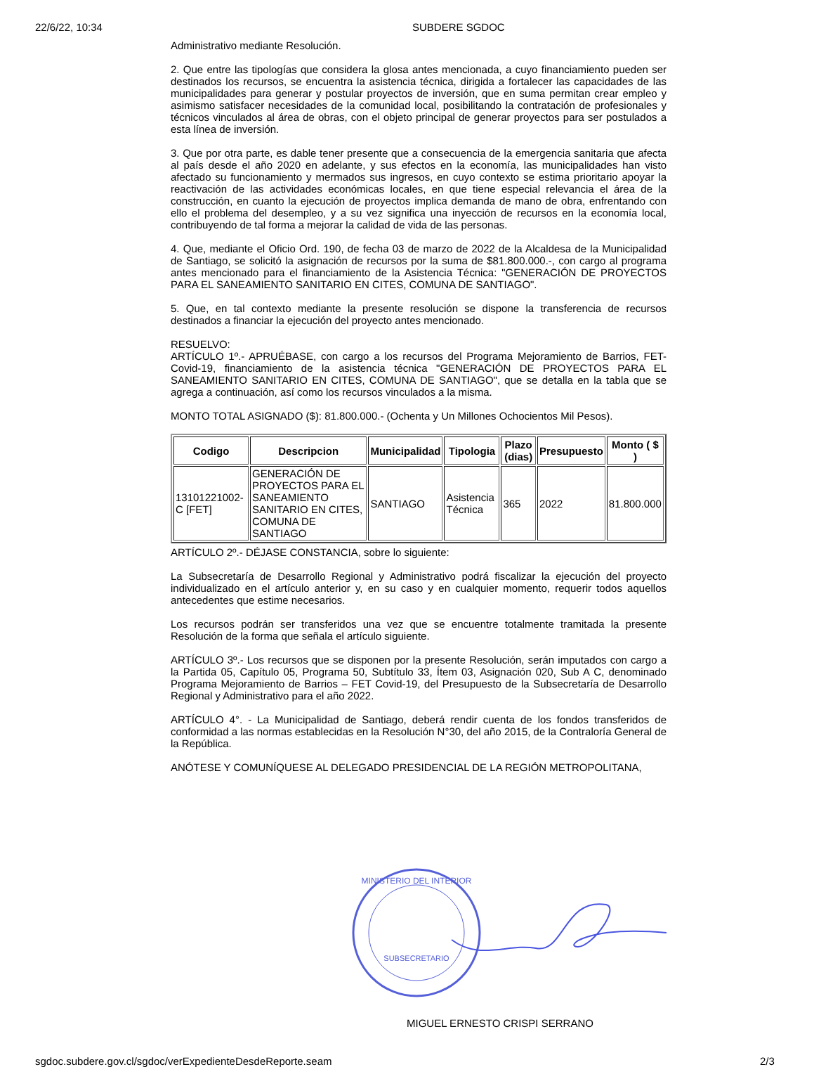22/6/22, 10:34 SUBDERE SGDOC
Administrativo mediante Resolución.
2. Que entre las tipologías que considera la glosa antes mencionada, a cuyo financiamiento pueden ser destinados los recursos, se encuentra la asistencia técnica, dirigida a fortalecer las capacidades de las municipalidades para generar y postular proyectos de inversión, que en suma permitan crear empleo y asimismo satisfacer necesidades de la comunidad local, posibilitando la contratación de profesionales y técnicos vinculados al área de obras, con el objeto principal de generar proyectos para ser postulados a esta línea de inversión.
3. Que por otra parte, es dable tener presente que a consecuencia de la emergencia sanitaria que afecta al país desde el año 2020 en adelante, y sus efectos en la economía, las municipalidades han visto afectado su funcionamiento y mermados sus ingresos, en cuyo contexto se estima prioritario apoyar la reactivación de las actividades económicas locales, en que tiene especial relevancia el área de la construcción, en cuanto la ejecución de proyectos implica demanda de mano de obra, enfrentando con ello el problema del desempleo, y a su vez significa una inyección de recursos en la economía local, contribuyendo de tal forma a mejorar la calidad de vida de las personas.
4. Que, mediante el Oficio Ord. 190, de fecha 03 de marzo de 2022 de la Alcaldesa de la Municipalidad de Santiago, se solicitó la asignación de recursos por la suma de $81.800.000.-, con cargo al programa antes mencionado para el financiamiento de la Asistencia Técnica: "GENERACIÓN DE PROYECTOS PARA EL SANEAMIENTO SANITARIO EN CITES, COMUNA DE SANTIAGO".
5. Que, en tal contexto mediante la presente resolución se dispone la transferencia de recursos destinados a financiar la ejecución del proyecto antes mencionado.
RESUELVO:
ARTÍCULO 1º.- APRUÉBASE, con cargo a los recursos del Programa Mejoramiento de Barrios, FET-Covid-19, financiamiento de la asistencia técnica "GENERACIÓN DE PROYECTOS PARA EL SANEAMIENTO SANITARIO EN CITES, COMUNA DE SANTIAGO", que se detalla en la tabla que se agrega a continuación, así como los recursos vinculados a la misma.
MONTO TOTAL ASIGNADO ($): 81.800.000.- (Ochenta y Un Millones Ochocientos Mil Pesos).
| Codigo | Descripcion | Municipalidad | Tipologia | Plazo (dias) | Presupuesto | Monto ( $ ) |
| --- | --- | --- | --- | --- | --- | --- |
| 13101221002-C [FET] | GENERACIÓN DE PROYECTOS PARA EL SANEAMIENTO SANITARIO EN CITES, COMUNA DE SANTIAGO | SANTIAGO | Asistencia Técnica | 365 | 2022 | 81.800.000 |
ARTÍCULO 2º.- DÉJASE CONSTANCIA, sobre lo siguiente:
La Subsecretaría de Desarrollo Regional y Administrativo podrá fiscalizar la ejecución del proyecto individualizado en el artículo anterior y, en su caso y en cualquier momento, requerir todos aquellos antecedentes que estime necesarios.
Los recursos podrán ser transferidos una vez que se encuentre totalmente tramitada la presente Resolución de la forma que señala el artículo siguiente.
ARTÍCULO 3º.- Los recursos que se disponen por la presente Resolución, serán imputados con cargo a la Partida 05, Capítulo 05, Programa 50, Subtítulo 33, Ítem 03, Asignación 020, Sub A C, denominado Programa Mejoramiento de Barrios – FET Covid-19, del Presupuesto de la Subsecretaría de Desarrollo Regional y Administrativo para el año 2022.
ARTÍCULO 4°. - La Municipalidad de Santiago, deberá rendir cuenta de los fondos transferidos de conformidad a las normas establecidas en la Resolución N°30, del año 2015, de la Contraloría General de la República.
ANÓTESE Y COMUNÍQUESE AL DELEGADO PRESIDENCIAL DE LA REGIÓN METROPOLITANA,
MINISTERIO DEL INTERIOR
SUBSECRETARIO
MIGUEL ERNESTO CRISPI SERRANO
sgdoc.subdere.gov.cl/sgdoc/verExpedienteDesdeReporte.seam 2/3